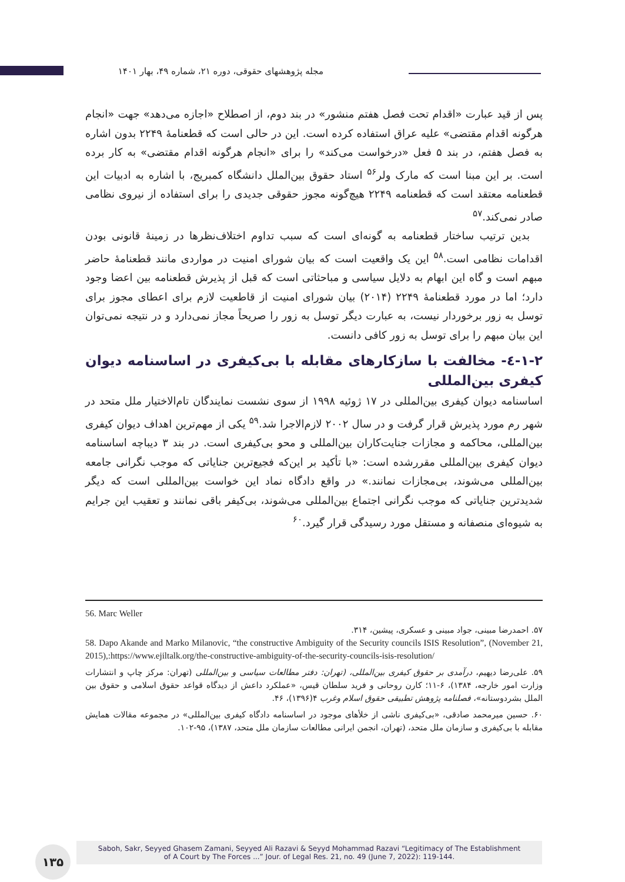مجله پژوهشهای حقوقی، دوره ۲۱، شماره ۴۹، بهار ۱۴۰۱
پس از قید عبارت «اقدام تحت فصل هفتم منشور» در بند دوم، از اصطلاح «اجازه می‌دهد» جهت «انجام هرگونه اقدام مقتضی» علیه عراق استفاده کرده است. این در حالی است که قطعنامۀ ۲۲۴۹ بدون اشاره به فصل هفتم، در بند ۵ فعل «درخواست می‌کند» را برای «انجام هرگونه اقدام مقتضی» به کار برده است. بر این مبنا است که مارک ولر<sup>۵۶</sup> استاد حقوق بین‌الملل دانشگاه کمبریج، با اشاره به ادبیات این قطعنامه معتقد است که قطعنامه ۲۲۴۹ هیچ‌گونه مجوز حقوقی جدیدی را برای استفاده از نیروی نظامی صادر نمی‌کند.<sup>۵۷</sup>
بدین ترتیب ساختار قطعنامه به گونه‌ای است که سبب تداوم اختلاف‌نظرها در زمینۀ قانونی بودن اقدامات نظامی است.<sup>۵۸</sup> این یک واقعیت است که بیان شورای امنیت در مواردی مانند قطعنامۀ حاضر مبهم است و گاه این ابهام به دلایل سیاسی و مباحثاتی است که قبل از پذیرش قطعنامه بین اعضا وجود دارد؛ اما در مورد قطعنامۀ ۲۲۴۹ (۲۰۱۴) بیان شورای امنیت از قاطعیت لازم برای اعطای مجوز برای توسل به زور برخوردار نیست، به عبارت دیگر توسل به زور را صریحاً مجاز نمی‌دارد و در نتیجه نمی‌توان این بیان مبهم را برای توسل به زور کافی دانست.
۱-۲-٤- مخالفت با سازکارهای مقابله با بی‌کیفری در اساسنامه دیوان کیفری بین‌المللی
اساسنامه دیوان کیفری بین‌المللی در ۱۷ ژوئیه ۱۹۹۸ از سوی نشست نمایندگان تام‌الاختیار ملل متحد در شهر رم مورد پذیرش قرار گرفت و در سال ۲۰۰۲ لازم‌الاجرا شد.<sup>۵۹</sup> یکی از مهم‌ترین اهداف دیوان کیفری بین‌المللی، محاکمه و مجازات جنایت‌کاران بین‌المللی و محو بی‌کیفری است. در بند ۳ دیباچه اساسنامه دیوان کیفری بین‌المللی مقررشده است: «با تأکید بر این‌که فجیع‌ترین جنایاتی که موجب نگرانی جامعه بین‌المللی می‌شوند، بی‌مجازات نمانند.» در واقع دادگاه نماد این خواست بین‌المللی است که دیگر شدیدترین جنایاتی که موجب نگرانی اجتماع بین‌المللی می‌شوند، بی‌کیفر باقی نمانند و تعقیب این جرایم به شیوه‌ای منصفانه و مستقل مورد رسیدگی قرار گیرد.<sup>۶۰</sup>
56. Marc Weller
۵۷. احمدرضا مبینی، جواد مبینی و عسکری، پیشین، ۳۱۴.
58. Dapo Akande and Marko Milanovic, “the constructive Ambiguity of the Security councils ISIS Resolution”, (November 21, 2015),:https://www.ejiltalk.org/the-constructive-ambiguity-of-the-security-councils-isis-resolution/
۵۹. علی‌رضا دیهیم، درآمدی بر حقوق کیفری بین‌المللی، (تهران: دفتر مطالعات سیاسی و بین‌المللی (تهران: مرکز چاپ و انتشارات وزارت امور خارجه، ۱۳۸۴)، ۶-۱۱؛ کارن روحانی و فرید سلطان قیس، «عملکرد داعش از دیدگاه قواعد حقوق اسلامی و حقوق بین الملل بشردوستانه»، فصلنامه پژوهش تطبیقی حقوق اسلام وغرب ۴(۱۳۹۶)، ۴۶.
۶۰. حسین میرمحمد صادقی، «بی‌کیفری ناشی از خلأهای موجود در اساسنامه دادگاه کیفری بین‌المللی» در مجموعه مقالات همایش مقابله با بی‌کیفری و سازمان ملل متحد، (تهران، انجمن ایرانی مطالعات سازمان ملل متحد، ۱۳۸۷)، ۹۵-۱۰۲.
۱۳۵
Saboh, Sakr, Seyyed Ghasem Zamani, Seyyed Ali Razavi & Seyyd Mohammad Razavi “Legitimacy of The Establishment
of A Court by The Forces ...” Jour. of Legal Res. 21, no. 49 (June 7, 2022): 119-144.